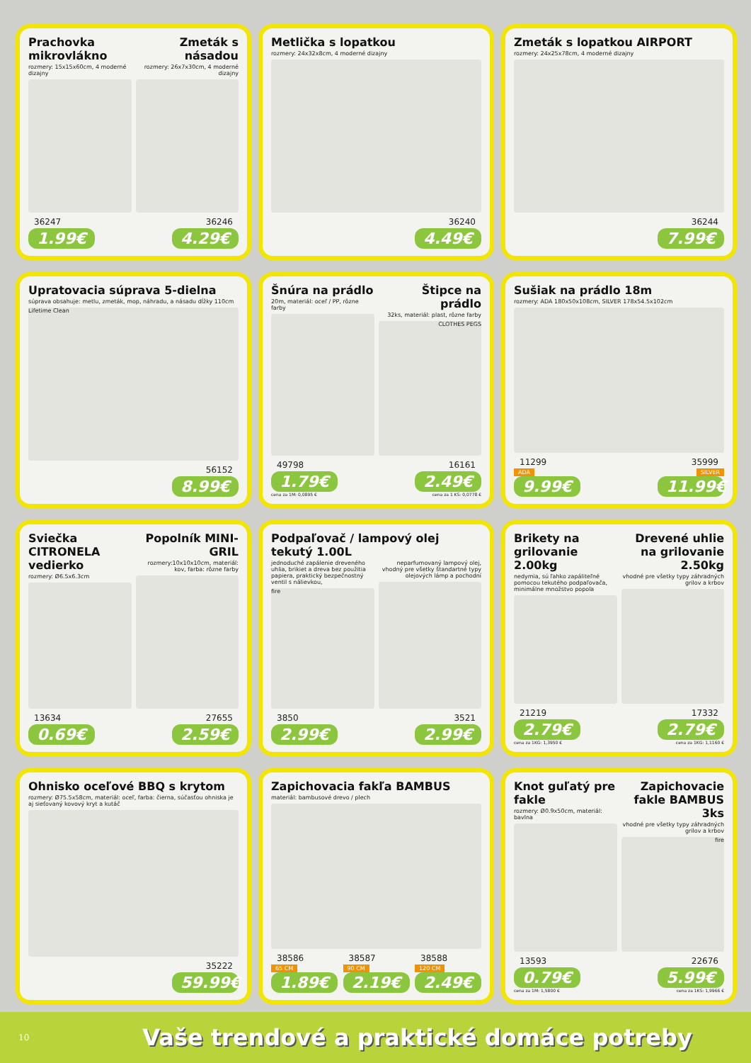Prachovka mikrovlákno
rozmery: 15x15x60cm, 4 moderné dizajny
36247
1.99€
Zmeták s násadou
rozmery: 26x7x30cm, 4 moderné dizajny
36246
4.29€
Metlička s lopatkou
rozmery: 24x32x8cm, 4 moderné dizajny
36240
4.49€
Zmeták s lopatkou AIRPORT
rozmery: 24x25x78cm, 4 moderné dizajny
36244
7.99€
Upratovacia súprava 5-dielna
súprava obsahuje: metlu, zmeták, mop, náhradu, a násadu dĺžky 110cm
Lifetime Clean
56152
8.99€
Šnúra na prádlo
20m, materiál: oceľ / PP, rôzne farby
49798
1.79€
cena za 1M: 0,0895 €
Štipce na prádlo
32ks, materiál: plast, rôzne farby
CLOTHES PEGS
16161
2.49€
cena za 1 KS: 0,0778 €
Sušiak na prádlo 18m
rozmery: ADA 180x50x108cm, SILVER 178x54.5x102cm
11299
ADA
9.99€
35999
SILVER
11.99€
Sviečka CITRONELA vedierko
rozmery: Ø6.5x6.3cm
13634
0.69€
Popolník MINI-GRIL
rozmery:10x10x10cm, materiál: kov, farba: rôzne farby
27655
2.59€
Podpaľovač / lampový olej tekutý 1.00L
jednoduché zapálenie dreveného uhlia, brikiet a dreva bez použitia papiera, praktický bezpečnostný ventil s nálievkou,
fire
3850
2.99€
neparfumovaný lampový olej, vhodný pre všetky štandartné typy olejových lámp a pochodní
3521
2.99€
Brikety na grilovanie 2.00kg
nedymia, sú ľahko zapáliteľné pomocou tekutého podpaľovača, minimálne množstvo popola
21219
2.79€
cena za 1KG: 1,3950 €
Drevené uhlie na grilovanie 2.50kg
vhodné pre všetky typy záhradných grilov a krbov
17332
2.79€
cena za 1KG: 1,1160 €
Ohnisko oceľové BBQ s krytom
rozmery: Ø75.5x58cm, materiál: oceľ, farba: čierna, súčasťou ohniska je aj sieťovaný kovový kryt a kutáč
35222
59.99€
Zapichovacia fakľa BAMBUS
materiál: bambusové drevo / plech
38586
65 CM
1.89€
38587
90 CM
2.19€
38588
120 CM
2.49€
Knot guľatý pre fakle
rozmery: Ø0.9x50cm, materiál: bavlna
13593
0.79€
cena za 1M: 1,5800 €
Zapichovacie fakle BAMBUS 3ks
vhodné pre všetky typy záhradných grilov a krbov
fire
22676
5.99€
cena za 1KS: 1,9966 €
10 Vaše trendové a praktické domáce potreby